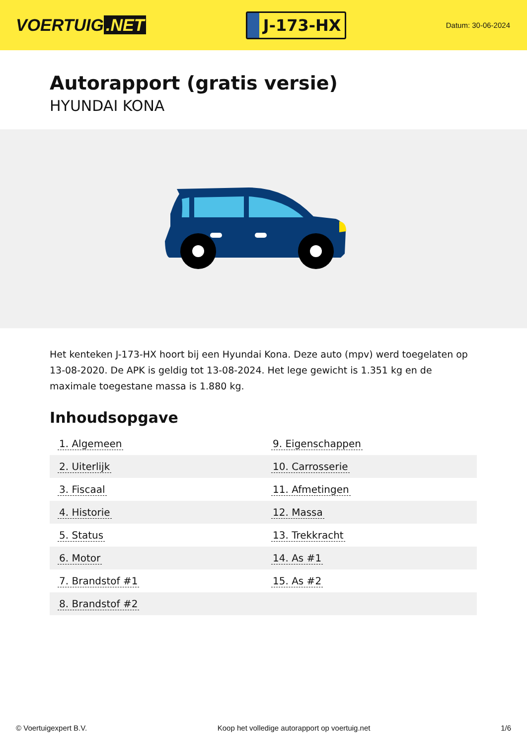VOERTUIG.NET
J-173-HX
Datum: 30-06-2024
Autorapport (gratis versie)
HYUNDAI KONA
Het kenteken J-173-HX hoort bij een Hyundai Kona. Deze auto (mpv) werd toegelaten op 13-08-2020. De APK is geldig tot 13-08-2024. Het lege gewicht is 1.351 kg en de maximale toegestane massa is 1.880 kg.
Inhoudsopgave
| 1. Algemeen | 9. Eigenschappen |
| 2. Uiterlijk | 10. Carrosserie |
| 3. Fiscaal | 11. Afmetingen |
| 4. Historie | 12. Massa |
| 5. Status | 13. Trekkracht |
| 6. Motor | 14. As #1 |
| 7. Brandstof #1 | 15. As #2 |
| 8. Brandstof #2 | |
© Voertuigexpert B.V. Koop het volledige autorapport op voertuig.net 1/6